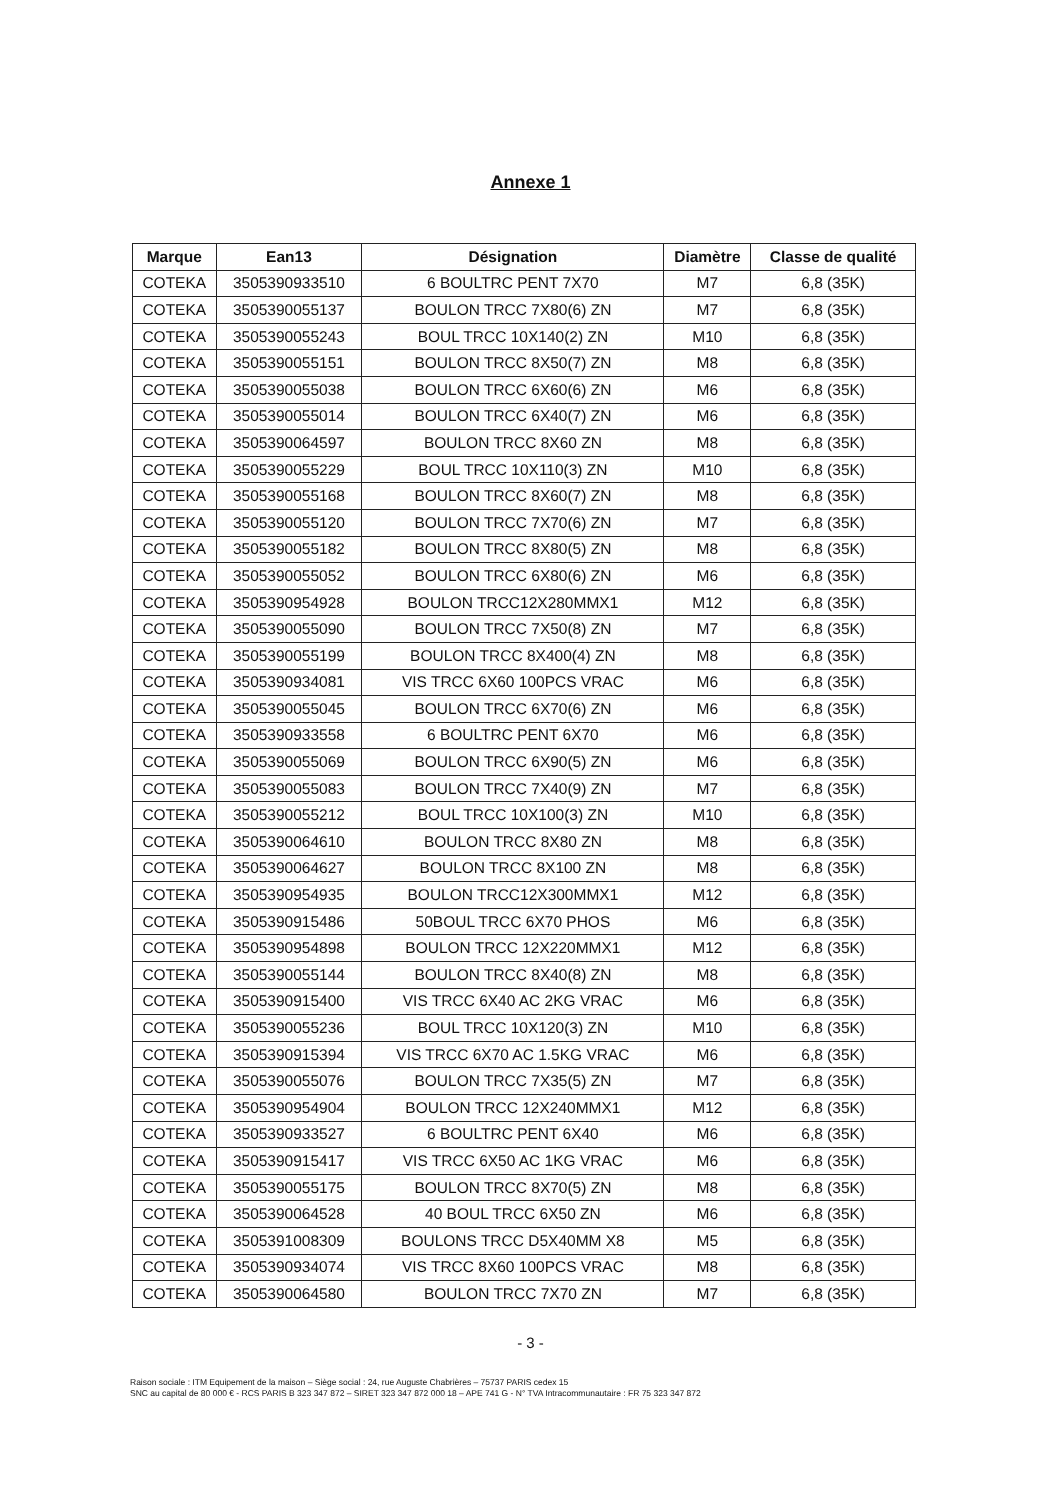Annexe 1
| Marque | Ean13 | Désignation | Diamètre | Classe de qualité |
| --- | --- | --- | --- | --- |
| COTEKA | 3505390933510 | 6 BOULTRC PENT 7X70 | M7 | 6,8 (35K) |
| COTEKA | 3505390055137 | BOULON TRCC 7X80(6) ZN | M7 | 6,8 (35K) |
| COTEKA | 3505390055243 | BOUL TRCC 10X140(2) ZN | M10 | 6,8 (35K) |
| COTEKA | 3505390055151 | BOULON TRCC 8X50(7) ZN | M8 | 6,8 (35K) |
| COTEKA | 3505390055038 | BOULON TRCC 6X60(6) ZN | M6 | 6,8 (35K) |
| COTEKA | 3505390055014 | BOULON TRCC 6X40(7) ZN | M6 | 6,8 (35K) |
| COTEKA | 3505390064597 | BOULON TRCC 8X60 ZN | M8 | 6,8 (35K) |
| COTEKA | 3505390055229 | BOUL TRCC 10X110(3) ZN | M10 | 6,8 (35K) |
| COTEKA | 3505390055168 | BOULON TRCC 8X60(7) ZN | M8 | 6,8 (35K) |
| COTEKA | 3505390055120 | BOULON TRCC 7X70(6) ZN | M7 | 6,8 (35K) |
| COTEKA | 3505390055182 | BOULON TRCC 8X80(5) ZN | M8 | 6,8 (35K) |
| COTEKA | 3505390055052 | BOULON TRCC 6X80(6) ZN | M6 | 6,8 (35K) |
| COTEKA | 3505390954928 | BOULON TRCC12X280MMX1 | M12 | 6,8 (35K) |
| COTEKA | 3505390055090 | BOULON TRCC 7X50(8) ZN | M7 | 6,8 (35K) |
| COTEKA | 3505390055199 | BOULON TRCC 8X400(4) ZN | M8 | 6,8 (35K) |
| COTEKA | 3505390934081 | VIS TRCC 6X60 100PCS VRAC | M6 | 6,8 (35K) |
| COTEKA | 3505390055045 | BOULON TRCC 6X70(6) ZN | M6 | 6,8 (35K) |
| COTEKA | 3505390933558 | 6 BOULTRC PENT 6X70 | M6 | 6,8 (35K) |
| COTEKA | 3505390055069 | BOULON TRCC 6X90(5) ZN | M6 | 6,8 (35K) |
| COTEKA | 3505390055083 | BOULON TRCC 7X40(9) ZN | M7 | 6,8 (35K) |
| COTEKA | 3505390055212 | BOUL TRCC 10X100(3) ZN | M10 | 6,8 (35K) |
| COTEKA | 3505390064610 | BOULON TRCC 8X80 ZN | M8 | 6,8 (35K) |
| COTEKA | 3505390064627 | BOULON TRCC 8X100 ZN | M8 | 6,8 (35K) |
| COTEKA | 3505390954935 | BOULON TRCC12X300MMX1 | M12 | 6,8 (35K) |
| COTEKA | 3505390915486 | 50BOUL TRCC 6X70 PHOS | M6 | 6,8 (35K) |
| COTEKA | 3505390954898 | BOULON TRCC 12X220MMX1 | M12 | 6,8 (35K) |
| COTEKA | 3505390055144 | BOULON TRCC 8X40(8) ZN | M8 | 6,8 (35K) |
| COTEKA | 3505390915400 | VIS TRCC 6X40 AC 2KG VRAC | M6 | 6,8 (35K) |
| COTEKA | 3505390055236 | BOUL TRCC 10X120(3) ZN | M10 | 6,8 (35K) |
| COTEKA | 3505390915394 | VIS TRCC 6X70 AC 1.5KG VRAC | M6 | 6,8 (35K) |
| COTEKA | 3505390055076 | BOULON TRCC 7X35(5) ZN | M7 | 6,8 (35K) |
| COTEKA | 3505390954904 | BOULON TRCC 12X240MMX1 | M12 | 6,8 (35K) |
| COTEKA | 3505390933527 | 6 BOULTRC PENT 6X40 | M6 | 6,8 (35K) |
| COTEKA | 3505390915417 | VIS TRCC 6X50 AC 1KG VRAC | M6 | 6,8 (35K) |
| COTEKA | 3505390055175 | BOULON TRCC 8X70(5) ZN | M8 | 6,8 (35K) |
| COTEKA | 3505390064528 | 40 BOUL TRCC 6X50 ZN | M6 | 6,8 (35K) |
| COTEKA | 3505391008309 | BOULONS TRCC D5X40MM X8 | M5 | 6,8 (35K) |
| COTEKA | 3505390934074 | VIS TRCC 8X60 100PCS VRAC | M8 | 6,8 (35K) |
| COTEKA | 3505390064580 | BOULON TRCC 7X70 ZN | M7 | 6,8 (35K) |
- 3 -
Raison sociale : ITM Equipement de la maison – Siège social : 24, rue Auguste Chabrières – 75737 PARIS cedex 15
SNC au capital de 80 000 € - RCS PARIS B 323 347 872 – SIRET 323 347 872 000 18 – APE 741 G - N° TVA Intracommunautaire : FR 75 323 347 872